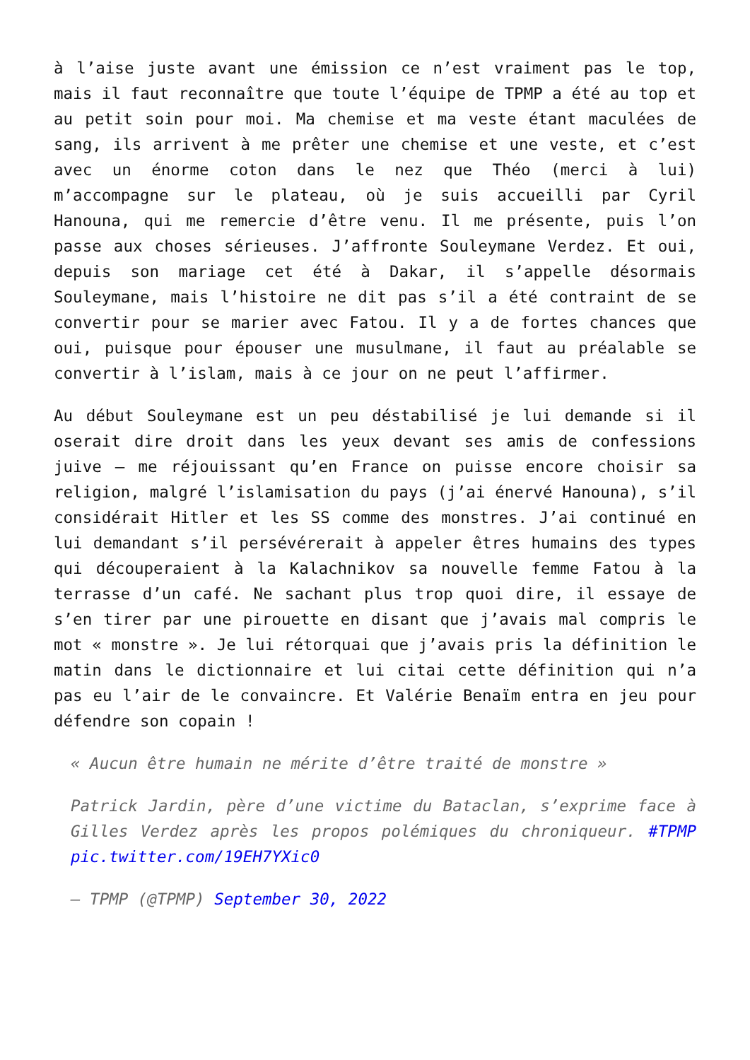à l’aise juste avant une émission ce n’est vraiment pas le top, mais il faut reconnaître que toute l’équipe de TPMP a été au top et au petit soin pour moi. Ma chemise et ma veste étant maculées de sang, ils arrivent à me prêter une chemise et une veste, et c’est avec un énorme coton dans le nez que Théo (merci à lui) m’accompagne sur le plateau, où je suis accueilli par Cyril Hanouna, qui me remercie d’être venu. Il me présente, puis l’on passe aux choses sérieuses. J’affronte Souleymane Verdez. Et oui, depuis son mariage cet été à Dakar, il s’appelle désormais Souleymane, mais l’histoire ne dit pas s’il a été contraint de se convertir pour se marier avec Fatou. Il y a de fortes chances que oui, puisque pour épouser une musulmane, il faut au préalable se convertir à l’islam, mais à ce jour on ne peut l’affirmer.
Au début Souleymane est un peu déstabilisé je lui demande si il oserait dire droit dans les yeux devant ses amis de confessions juive – me réjouissant qu’en France on puisse encore choisir sa religion, malgré l’islamisation du pays (j’ai énervé Hanouna), s’il considérait Hitler et les SS comme des monstres. J’ai continué en lui demandant s’il persévérerait à appeler êtres humains des types qui découperaient à la Kalachnikov sa nouvelle femme Fatou à la terrasse d’un café. Ne sachant plus trop quoi dire, il essaye de s’en tirer par une pirouette en disant que j’avais mal compris le mot « monstre ». Je lui rétorquai que j’avais pris la définition le matin dans le dictionnaire et lui citai cette définition qui n’a pas eu l’air de le convaincre. Et Valérie Benaïm entra en jeu pour défendre son copain !
« Aucun être humain ne mérite d’être traité de monstre »
Patrick Jardin, père d’une victime du Bataclan, s’exprime face à Gilles Verdez après les propos polémiques du chroniqueur. #TPMP pic.twitter.com/19EH7YXic0
— TPMP (@TPMP) September 30, 2022